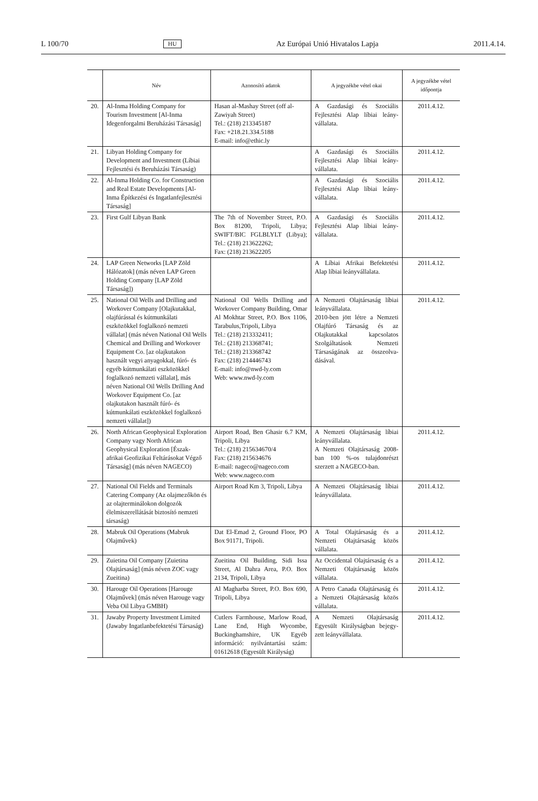L 100/70 HU Az Európai Unió Hivatalos Lapja 2011.4.14.
| | Név | Azonosító adatok | A jegyzékbe vétel okai | A jegyzékbe vétel időpontja |
| --- | --- | --- | --- | --- |
| 20. | Al-Inma Holding Company for Tourism Investment [Al-Inma Idegenforgalmi Beruházási Társaság] | Hasan al-Mashay Street (off al-Zawiyah Street) Tel.: (218) 213345187 Fax: +218.21.334.5188 E-mail: info@ethic.ly | A Gazdasági és Szociális Fejlesztési Alap líbiai leány­vállalata. | 2011.4.12. |
| 21. | Libyan Holding Company for Development and Investment (Líbiai Fejlesztési és Beruházási Társaság) | | A Gazdasági és Szociális Fejlesztési Alap líbiai leány­vállalata. | 2011.4.12. |
| 22. | Al-Inma Holding Co. for Construction and Real Estate Developments [Al-Inma Építkezési és Ingatlanfejlesztési Társaság] | | A Gazdasági és Szociális Fejlesztési Alap líbiai leány­vállalata. | 2011.4.12. |
| 23. | First Gulf Libyan Bank | The 7th of November Street, P.O. Box 81200, Tripoli, Libya; SWIFT/BIC FGLBLYLT (Libya); Tel.: (218) 213622262; Fax: (218) 213622205 | A Gazdasági és Szociális Fejlesztési Alap líbiai leány­vállalata. | 2011.4.12. |
| 24. | LAP Green Networks [LAP Zöld Hálózatok] (más néven LAP Green Holding Company [LAP Zöld Társaság]) | | A Líbiai Afrikai Befektetési Alap líbiai leányvállalata. | 2011.4.12. |
| 25. | National Oil Wells and Drilling and Workover Company [Olajkutakkal, olajfúrással és kútmunkálati eszközökkel foglalkozó nemzeti vállalat] (más néven National Oil Wells Chemical and Drilling and Workover Equipment Co. [az olajkutakon használt vegyi anyagokkal, fúró- és egyéb kútmunkálati eszközökkel foglalkozó nemzeti vállalat], más néven National Oil Wells Drilling And Workover Equipment Co. [az olajkutakon használt fúró- és kútmunkálati eszközökkel foglalkozó nemzeti vállalat]) | National Oil Wells Drilling and Workover Company Building, Omar Al Mokhtar Street, P.O. Box 1106, Tarabulus,Tripoli, Libya Tel.: (218) 213332411; Tel.: (218) 213368741; Tel.: (218) 213368742 Fax: (218) 214446743 E-mail: info@nwd-ly.com Web: www.nwd-ly.com | A Nemzeti Olajtársaság líbiai leányvállalata. 2010-ben jött létre a Nemzeti Olajfúró Társaság és az Olajkutakkal kapcso­latos Szolgáltatások Nemzeti Társaságának az összeolva­dásával. | 2011.4.12. |
| 26. | North African Geophysical Exploration Company vagy North African Geophysical Exploration [Észak-afrikai Geofizikai Feltárásokat Végző Társaság] (más néven NAGECO) | Airport Road, Ben Ghasir 6.7 KM, Tripoli, Libya Tel.: (218) 215634670/4 Fax: (218) 215634676 E-mail: nageco@nageco.com Web: www.nageco.com | A Nemzeti Olajtársaság líbiai leányvállalata. A Nemzeti Olajtársaság 2008-ban 100 %-os tulaj­donrészt szerzett a NAGECO-ban. | 2011.4.12. |
| 27. | National Oil Fields and Terminals Catering Company (Az olajmezőkön és az olajterminálokon dolgozók élelmiszerellátását biztosító nemzeti társaság) | Airport Road Km 3, Tripoli, Libya | A Nemzeti Olajtársaság líbiai leányvállalata. | 2011.4.12. |
| 28. | Mabruk Oil Operations (Mabruk Olajművek) | Dat El-Emad 2, Ground Floor, PO Box 91171, Tripoli. | A Total Olajtársaság és a Nemzeti Olajtársaság közös vállalata. | 2011.4.12. |
| 29. | Zuietina Oil Company [Zuietina Olajtársaság] (más néven ZOC vagy Zueitina) | Zueitina Oil Building, Sidi Issa Street, Al Dahra Area, P.O. Box 2134, Tripoli, Libya | Az Occidental Olajtársaság és a Nemzeti Olajtársaság közös vállalata. | 2011.4.12. |
| 30. | Harouge Oil Operations [Harouge Olajművek] (más néven Harouge vagy Veba Oil Libya GMBH) | Al Magharba Street, P.O. Box 690, Tripoli, Libya | A Petro Canada Olajtársaság és a Nemzeti Olajtársaság közös vállalata. | 2011.4.12. |
| 31. | Jawaby Property Investment Limited (Jawaby Ingatlanbefektetési Társaság) | Cutlers Farmhouse, Marlow Road, Lane End, High Wycombe, Buckinghamshire, UK Egyéb információ: nyilván­tartási szám: 01612618 (Egye­sült Királyság) | A Nemzeti Olajtársaság Egyesült Királyságban bejegy­zett leányvállalata. | 2011.4.12. |